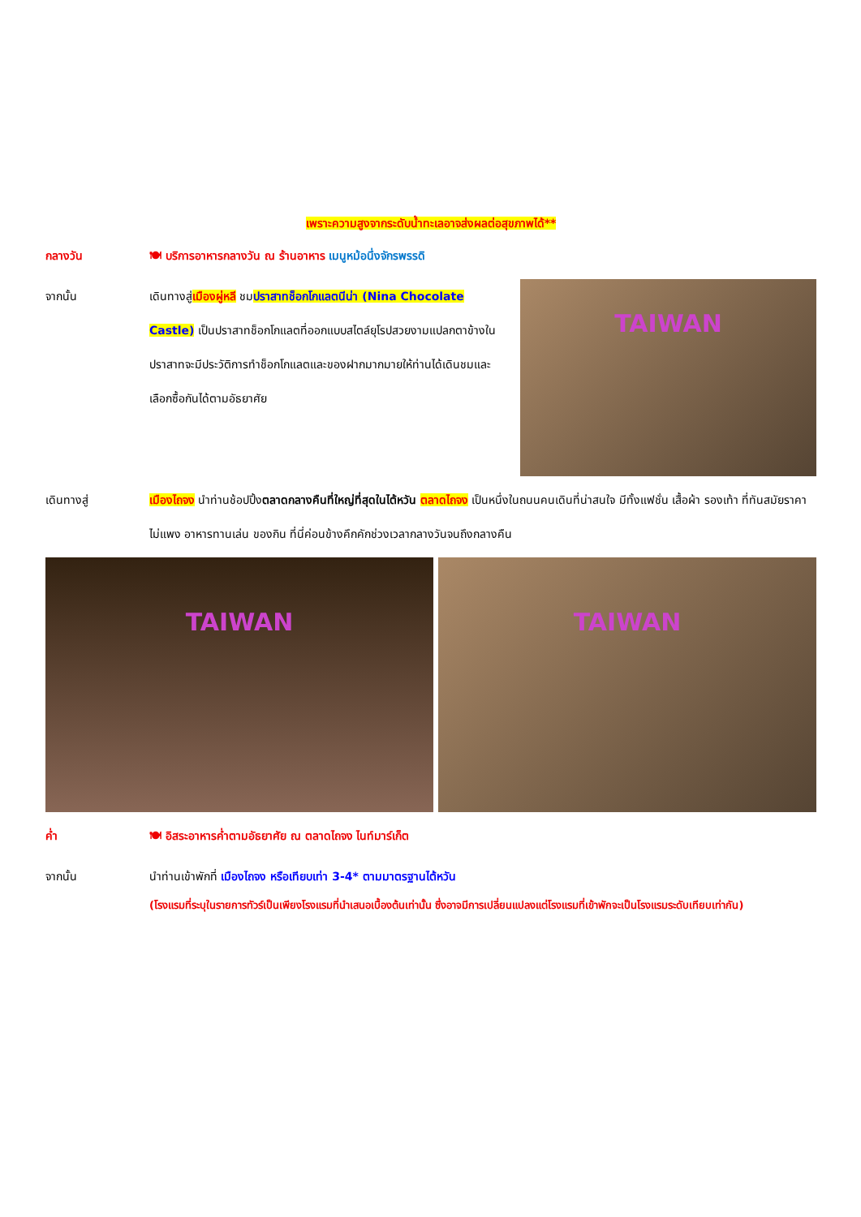เพราะความสูงจากระดับน้ำทะเลอาจส่งผลต่อสุขภาพได้**
กลางวัน 🍽 บริการอาหารกลางวัน ณ ร้านอาหาร เมนูหม้อนึ่งจักรพรรดิ
จากนั้น เดินทางสู่เมืองผู่หลี ชมปราสาทช็อกโกแลตนีน่า (Nina Chocolate Castle) เป็นปราสาทช็อกโกแลตที่ออกแบบสไตล์ยุโรปสวยงามแปลกตาข้างในปราสาทจะมีประวัติการทำช็อกโกแลตและของฝากมากมายให้ท่านได้เดินชมและเลือกซื้อกันได้ตามอัธยาศัย
TAIWAN
เดินทางสู่ เมืองไถจง นำท่านช้อปปิ้งตลาดกลางคืนที่ใหญ่ที่สุดในไต้หวัน ตลาดไถจง เป็นหนึ่งในถนนคนเดินที่น่าสนใจ มีทั้งแฟชั่น เสื้อผ้า รองเท้า ที่ทันสมัยราคาไม่แพง อาหารทานเล่น ของกิน ที่นี่ค่อนข้างคึกคักช่วงเวลากลางวันจนถึงกลางคืน
TAIWAN TAIWAN
ค่ำ 🍽 อิสระอาหารค่ำตามอัธยาศัย ณ ตลาดไถจง ไนท์มาร์เก็ต
จากนั้น นำท่านเข้าพักที่ เมืองไถจง หรือเทียบเท่า 3-4* ตามมาตรฐานไต้หวัน
(โรงแรมที่ระบุในรายการทัวร์เป็นเพียงโรงแรมที่นำเสนอเบื้องต้นเท่านั้น ซึ่งอาจมีการเปลี่ยนแปลงแต่โรงแรมที่เข้าพักจะเป็นโรงแรมระดับเทียบเท่ากัน)